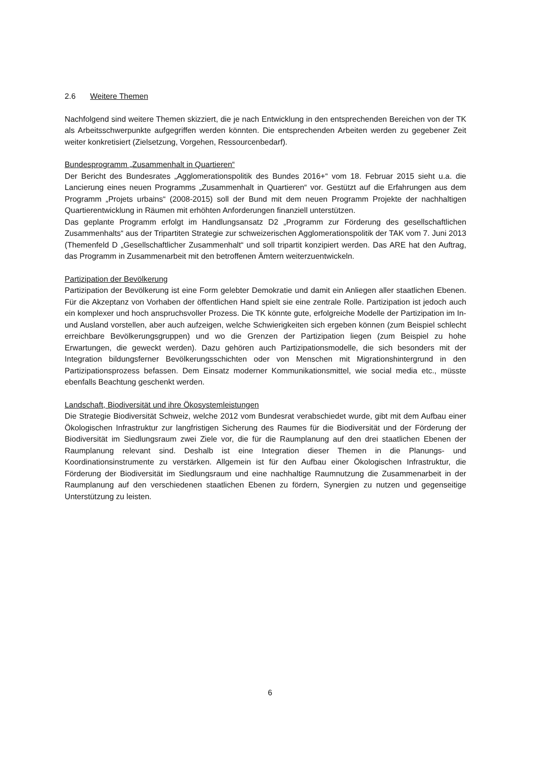2.6 Weitere Themen
Nachfolgend sind weitere Themen skizziert, die je nach Entwicklung in den entsprechenden Bereichen von der TK als Arbeitsschwerpunkte aufgegriffen werden könnten. Die entsprechenden Arbeiten werden zu gegebener Zeit weiter konkretisiert (Zielsetzung, Vorgehen, Ressourcenbedarf).
Bundesprogramm „Zusammenhalt in Quartieren“
Der Bericht des Bundesrates „Agglomerationspolitik des Bundes 2016+“ vom 18. Februar 2015 sieht u.a. die Lancierung eines neuen Programms „Zusammenhalt in Quartieren“ vor. Gestützt auf die Erfahrungen aus dem Programm „Projets urbains“ (2008-2015) soll der Bund mit dem neuen Programm Projekte der nachhaltigen Quartierentwicklung in Räumen mit erhöhten Anforderungen finanziell unterstützen.
Das geplante Programm erfolgt im Handlungsansatz D2 „Programm zur Förderung des gesellschaftlichen Zusammenhalts“ aus der Tripartiten Strategie zur schweizerischen Agglomerationspolitik der TAK vom 7. Juni 2013 (Themenfeld D „Gesellschaftlicher Zusammenhalt“ und soll tripartit konzipiert werden. Das ARE hat den Auftrag, das Programm in Zusammenarbeit mit den betroffenen Ämtern weiterzuentwickeln.
Partizipation der Bevölkerung
Partizipation der Bevölkerung ist eine Form gelebter Demokratie und damit ein Anliegen aller staatlichen Ebenen. Für die Akzeptanz von Vorhaben der öffentlichen Hand spielt sie eine zentrale Rolle. Partizipation ist jedoch auch ein komplexer und hoch anspruchsvoller Prozess. Die TK könnte gute, erfolgreiche Modelle der Partizipation im In- und Ausland vorstellen, aber auch aufzeigen, welche Schwierigkeiten sich ergeben können (zum Beispiel schlecht erreichbare Bevölkerungsgruppen) und wo die Grenzen der Partizipation liegen (zum Beispiel zu hohe Erwartungen, die geweckt werden). Dazu gehören auch Partizipationsmodelle, die sich besonders mit der Integration bildungsferner Bevölkerungsschichten oder von Menschen mit Migrationshintergrund in den Partizipationsprozess befassen. Dem Einsatz moderner Kommunikationsmittel, wie social media etc., müsste ebenfalls Beachtung geschenkt werden.
Landschaft, Biodiversität und ihre Ökosystemleistungen
Die Strategie Biodiversität Schweiz, welche 2012 vom Bundesrat verabschiedet wurde, gibt mit dem Aufbau einer Ökologischen Infrastruktur zur langfristigen Sicherung des Raumes für die Biodiversität und der Förderung der Biodiversität im Siedlungsraum zwei Ziele vor, die für die Raumplanung auf den drei staatlichen Ebenen der Raumplanung relevant sind. Deshalb ist eine Integration dieser Themen in die Planungs- und Koordinationsinstrumente zu verstärken. Allgemein ist für den Aufbau einer Ökologischen Infrastruktur, die Förderung der Biodiversität im Siedlungsraum und eine nachhaltige Raumnutzung die Zusammenarbeit in der Raumplanung auf den verschiedenen staatlichen Ebenen zu fördern, Synergien zu nutzen und gegenseitige Unterstützung zu leisten.
6